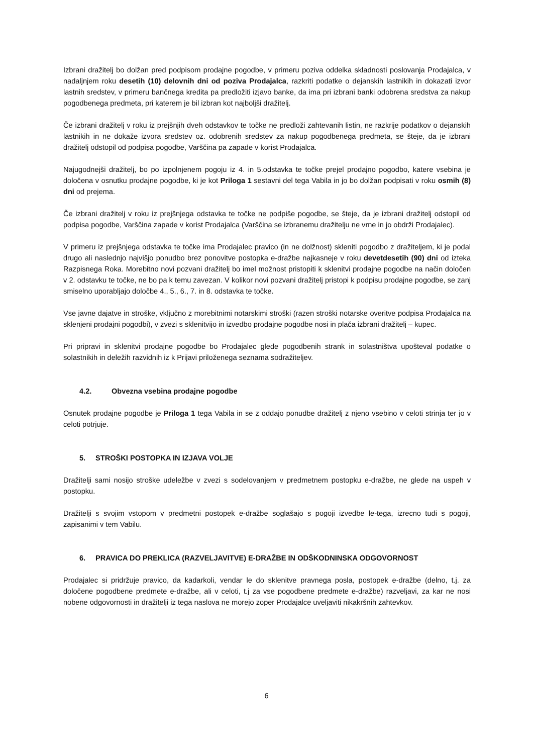Izbrani dražitelj bo dolžan pred podpisom prodajne pogodbe, v primeru poziva oddelka skladnosti poslovanja Prodajalca, v nadaljnjem roku desetih (10) delovnih dni od poziva Prodajalca, razkriti podatke o dejanskih lastnikih in dokazati izvor lastnih sredstev, v primeru bančnega kredita pa predložiti izjavo banke, da ima pri izbrani banki odobrena sredstva za nakup pogodbenega predmeta, pri katerem je bil izbran kot najboljši dražitelj.
Če izbrani dražitelj v roku iz prejšnjih dveh odstavkov te točke ne predloži zahtevanih listin, ne razkrije podatkov o dejanskih lastnikih in ne dokaže izvora sredstev oz. odobrenih sredstev za nakup pogodbenega predmeta, se šteje, da je izbrani dražitelj odstopil od podpisa pogodbe, Varščina pa zapade v korist Prodajalca.
Najugodnejši dražitelj, bo po izpolnjenem pogoju iz 4. in 5.odstavka te točke prejel prodajno pogodbo, katere vsebina je določena v osnutku prodajne pogodbe, ki je kot Priloga 1 sestavni del tega Vabila in jo bo dolžan podpisati v roku osmih (8) dni od prejema.
Če izbrani dražitelj v roku iz prejšnjega odstavka te točke ne podpiše pogodbe, se šteje, da je izbrani dražitelj odstopil od podpisa pogodbe, Varščina zapade v korist Prodajalca (Varščina se izbranemu dražitelju ne vrne in jo obdrži Prodajalec).
V primeru iz prejšnjega odstavka te točke ima Prodajalec pravico (in ne dolžnost) skleniti pogodbo z dražiteljem, ki je podal drugo ali naslednjo najvišjo ponudbo brez ponovitve postopka e-dražbe najkasneje v roku devetdesetih (90) dni od izteka Razpisnega Roka. Morebitno novi pozvani dražitelj bo imel možnost pristopiti k sklenitvi prodajne pogodbe na način določen v 2. odstavku te točke, ne bo pa k temu zavezan. V kolikor novi pozvani dražitelj pristopi k podpisu prodajne pogodbe, se zanj smiselno uporabljajo določbe 4., 5., 6., 7. in 8. odstavka te točke.
Vse javne dajatve in stroške, vključno z morebitnimi notarskimi stroški (razen stroški notarske overitve podpisa Prodajalca na sklenjeni prodajni pogodbi), v zvezi s sklenitvijo in izvedbo prodajne pogodbe nosi in plača izbrani dražitelj – kupec.
Pri pripravi in sklenitvi prodajne pogodbe bo Prodajalec glede pogodbenih strank in solastništva upošteval podatke o solastnikih in deležih razvidnih iz k Prijavi priloženega seznama sodražiteljev.
4.2. Obvezna vsebina prodajne pogodbe
Osnutek prodajne pogodbe je Priloga 1 tega Vabila in se z oddajo ponudbe dražitelj z njeno vsebino v celoti strinja ter jo v celoti potrjuje.
5. STROŠKI POSTOPKA IN IZJAVA VOLJE
Dražitelji sami nosijo stroške udeležbe v zvezi s sodelovanjem v predmetnem postopku e-dražbe, ne glede na uspeh v postopku.
Dražitelji s svojim vstopom v predmetni postopek e-dražbe soglašajo s pogoji izvedbe le-tega, izrecno tudi s pogoji, zapisanimi v tem Vabilu.
6. PRAVICA DO PREKLICA (RAZVELJAVITVE) E-DRAŽBE IN ODŠKODNINSKA ODGOVORNOST
Prodajalec si pridržuje pravico, da kadarkoli, vendar le do sklenitve pravnega posla, postopek e-dražbe (delno, t.j. za določene pogodbene predmete e-dražbe, ali v celoti, t.j za vse pogodbene predmete e-dražbe) razveljavi, za kar ne nosi nobene odgovornosti in dražitelji iz tega naslova ne morejo zoper Prodajalce uveljaviti nikakršnih zahtevkov.
6